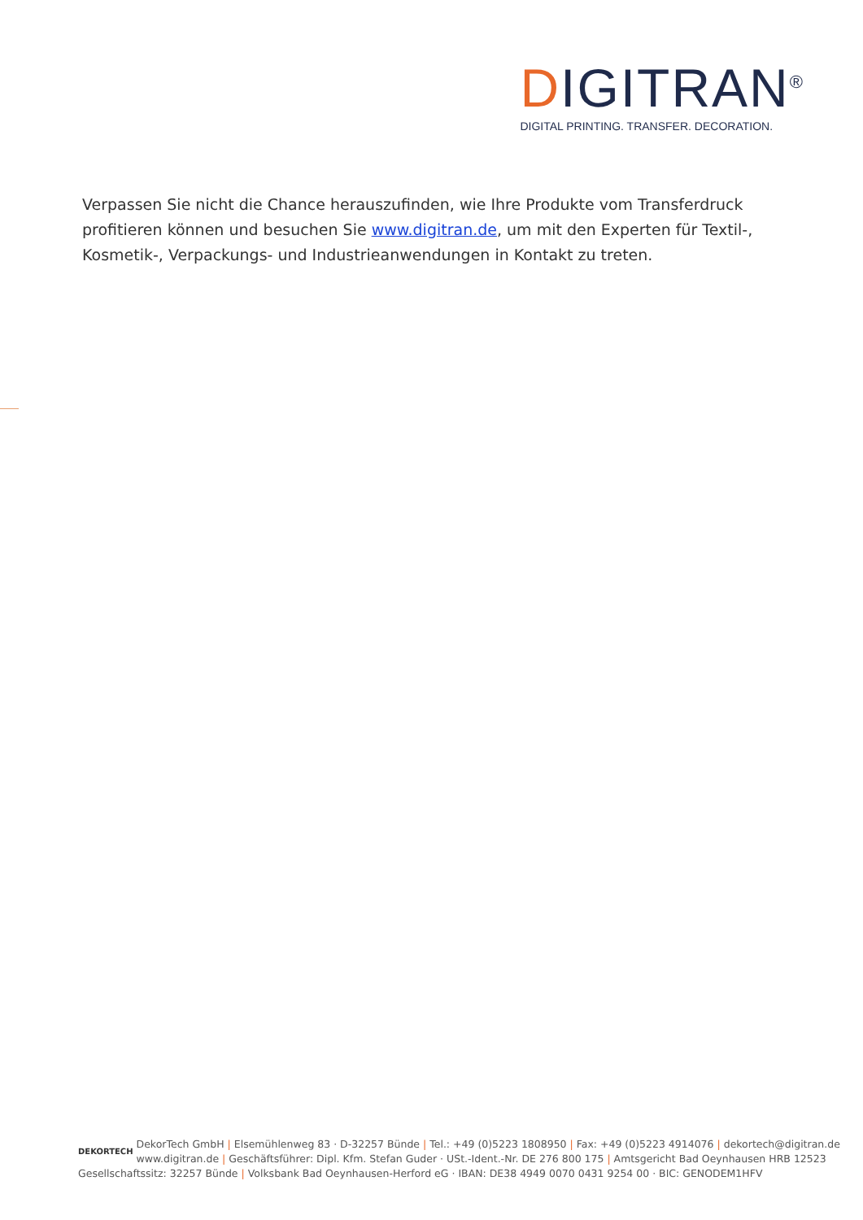DIGITRAN<sup>®</sup>
DIGITAL PRINTING. TRANSFER. DECORATION.
Verpassen Sie nicht die Chance herauszufinden, wie Ihre Produkte vom Transferdruck profitieren können und besuchen Sie www.digitran.de, um mit den Experten für Textil-, Kosmetik-, Verpackungs- und Industrieanwendungen in Kontakt zu treten.
DEKORTECH
DekorTech GmbH | Elsemühlenweg 83 · D-32257 Bünde | Tel.: +49 (0)5223 1808950 | Fax: +49 (0)5223 4914076 | dekortech@digitran.de
www.digitran.de | Geschäftsführer: Dipl. Kfm. Stefan Guder · USt.-Ident.-Nr. DE 276 800 175 | Amtsgericht Bad Oeynhausen HRB 12523
Gesellschaftssitz: 32257 Bünde | Volksbank Bad Oeynhausen-Herford eG · IBAN: DE38 4949 0070 0431 9254 00 · BIC: GENODEM1HFV